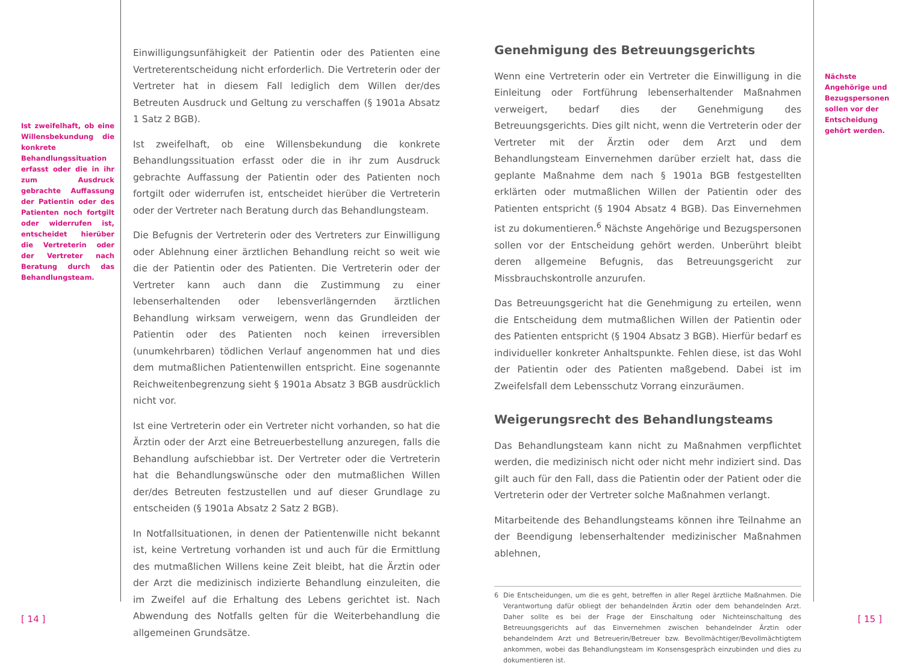Ist zweifelhaft, ob eine Willensbekundung die konkrete Behandlungssituation erfasst oder die in ihr zum Ausdruck gebrachte Auffassung der Patientin oder des Patienten noch fortgilt oder widerrufen ist, entscheidet hierüber die Vertreterin oder der Vertreter nach Beratung durch das Behandlungsteam.
Einwilligungsunfähigkeit der Patientin oder des Patienten eine Vertreterentscheidung nicht erforderlich. Die Vertreterin oder der Vertreter hat in diesem Fall lediglich dem Willen der/des Betreuten Ausdruck und Geltung zu verschaffen (§ 1901a Absatz 1 Satz 2 BGB).
Ist zweifelhaft, ob eine Willensbekundung die konkrete Behandlungssituation erfasst oder die in ihr zum Ausdruck gebrachte Auffassung der Patientin oder des Patienten noch fortgilt oder widerrufen ist, entscheidet hierüber die Vertreterin oder der Vertreter nach Beratung durch das Behandlungsteam.
Die Befugnis der Vertreterin oder des Vertreters zur Einwilligung oder Ablehnung einer ärztlichen Behandlung reicht so weit wie die der Patientin oder des Patienten. Die Vertreterin oder der Vertreter kann auch dann die Zustimmung zu einer lebenserhaltenden oder lebensverlängernden ärztlichen Behandlung wirksam verweigern, wenn das Grundleiden der Patientin oder des Patienten noch keinen irreversiblen (unumkehrbaren) tödlichen Verlauf angenommen hat und dies dem mutmaßlichen Patientenwillen entspricht. Eine sogenannte Reichweitenbegrenzung sieht § 1901a Absatz 3 BGB ausdrücklich nicht vor.
Ist eine Vertreterin oder ein Vertreter nicht vorhanden, so hat die Ärztin oder der Arzt eine Betreuerbestellung anzuregen, falls die Behandlung aufschiebbar ist. Der Vertreter oder die Vertreterin hat die Behandlungswünsche oder den mutmaßlichen Willen der/des Betreuten festzustellen und auf dieser Grundlage zu entscheiden (§ 1901a Absatz 2 Satz 2 BGB).
In Notfallsituationen, in denen der Patientenwille nicht bekannt ist, keine Vertretung vorhanden ist und auch für die Ermittlung des mutmaßlichen Willens keine Zeit bleibt, hat die Ärztin oder der Arzt die medizinisch indizierte Behandlung einzuleiten, die im Zweifel auf die Erhaltung des Lebens gerichtet ist. Nach Abwendung des Notfalls gelten für die Weiterbehandlung die allgemeinen Grundsätze.
Genehmigung des Betreuungsgerichts
Wenn eine Vertreterin oder ein Vertreter die Einwilligung in die Einleitung oder Fortführung lebenserhaltender Maßnahmen verweigert, bedarf dies der Genehmigung des Betreuungsgerichts. Dies gilt nicht, wenn die Vertreterin oder der Vertreter mit der Ärztin oder dem Arzt und dem Behandlungsteam Einvernehmen darüber erzielt hat, dass die geplante Maßnahme dem nach § 1901a BGB festgestellten erklärten oder mutmaßlichen Willen der Patientin oder des Patienten entspricht (§ 1904 Absatz 4 BGB). Das Einvernehmen ist zu dokumentieren.<sup>6</sup> Nächste Angehörige und Bezugspersonen sollen vor der Entscheidung gehört werden. Unberührt bleibt deren allgemeine Befugnis, das Betreuungsgericht zur Missbrauchskontrolle anzurufen.
Das Betreuungsgericht hat die Genehmigung zu erteilen, wenn die Entscheidung dem mutmaßlichen Willen der Patientin oder des Patienten entspricht (§ 1904 Absatz 3 BGB). Hierfür bedarf es individueller konkreter Anhaltspunkte. Fehlen diese, ist das Wohl der Patientin oder des Patienten maßgebend. Dabei ist im Zweifelsfall dem Lebensschutz Vorrang einzuräumen.
Weigerungsrecht des Behandlungsteams
Das Behandlungsteam kann nicht zu Maßnahmen verpflichtet werden, die medizinisch nicht oder nicht mehr indiziert sind. Das gilt auch für den Fall, dass die Patientin oder der Patient oder die Vertreterin oder der Vertreter solche Maßnahmen verlangt.
Mitarbeitende des Behandlungsteams können ihre Teilnahme an der Beendigung lebenserhaltender medizinischer Maßnahmen ablehnen,
6 Die Entscheidungen, um die es geht, betreffen in aller Regel ärztliche Maßnahmen. Die Verantwortung dafür obliegt der behandelnden Ärztin oder dem behandelnden Arzt. Daher sollte es bei der Frage der Einschaltung oder Nichteinschaltung des Betreuungsgerichts auf das Einvernehmen zwischen behandelnder Ärztin oder behandelndem Arzt und Betreuerin/Betreuer bzw. Bevollmächtiger/Bevollmächtigtem ankommen, wobei das Behandlungsteam im Konsensgespräch einzubinden und dies zu dokumentieren ist.
Nächste Angehörige und Bezugspersonen sollen vor der Entscheidung gehört werden.
[ 14 ] [ 15 ]